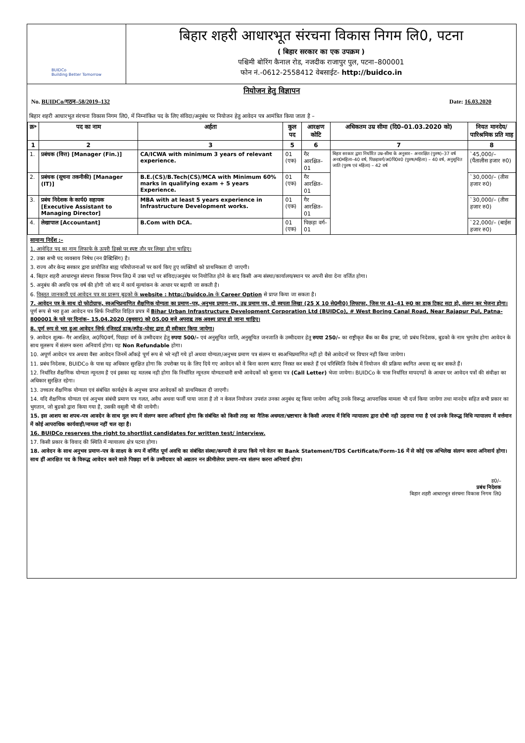BUIDCo
Building Better Tomorrow
बिहार शहरी आधारभूत संरचना विकास निगम लि0, पटना
( बिहार सरकार का एक उपक्रम )
पश्चिमी बोरिंग कैनाल रोड, नजदीक राजापुर पुल, पटना–800001
फोन नं.-0612-2558412 वेबसाईट- http://buidco.in
नियोजन हेतु विज्ञापन
No. BUIDCo/गठन–58/2019–132 Date: 16.03.2020
बिहार शहरी आधारभूत संरचना विकास निगम लि0, में निम्नांकित पद के लिए संविदा/अनुबंध पर नियोजन हेतु आवेदन पत्र आमंत्रित किया जाता है –
| क्र॰ | पद का नाम | अर्हता | कुल पद | आरक्षण कोटि | अधिकतम उम्र सीमा (दि0–01.03.2020 को) | नियत मानदेय/ पारिश्रमिक प्रति माह |
| --- | --- | --- | --- | --- | --- | --- |
| 1 | 2 | 3 | 5 | 6 | 7 | 8 |
| 1. | प्रबंधक (वित्त) [Manager (Fin.)] | CA/ICWA with minimum 3 years of relevant experience. | 01 (एक) | गैर आरक्षित–01 | बिहार सरकार द्वारा निर्धारित उम्र–सीमा के अनुसार– अनारक्षित (पुरुष)–37 वर्ष अना0महिला–40 वर्ष, पिछड़ावर्ग/अ0पि0व0 (पुरुष/महिला) – 40 वर्ष, अनुसूचित जाति (पुरुष एवं महिला) – 42 वर्ष | `45,000/– (पैंतालीस हजार रु0) |
| 2. | प्रबंधक (सूचना तकनीकी) [Manager (IT)] | B.E.(CS)/B.Tech(CS)/MCA with Minimum 60% marks in qualifying exam + 5 years Experience. | 01 (एक) | गैर आरक्षित–01 | | `30,000/– (तीस हजार रु0) |
| 3. | प्रबंध निदेशक के कार्य0 सहायक [Executive Assistant to Managing Director] | MBA with at least 5 years experience in Infrastructure Development works. | 01 (एक) | गैर आरक्षित–01 | | `30,000/– (तीस हजार रु0) |
| 4. | लेखापाल [Accountant] | B.Com with DCA. | 01 (एक) | पिछड़ा वर्ग–01 | | `22,000/– (बाईस हजार रु0) |
सामान्य निर्देश :–
1. आवेदित पद का नाम लिफाफे के ऊपरी हिस्से पर स्पष्ट तौर पर लिखा होना चाहिए।
2. उक्त सभी पद व्यवसाय निषेध (नन प्रैक्टिसिंग) है।
3. राज्य और केन्द्र सरकार द्वारा प्रायोजित बाह्य परियोजनाओं पर कार्य किए हुए व्यक्तियों को प्राथमिकता दी जाएगी।
4. बिहार शहरी आधारभूत संरचना विकास निगम लि0 में उक्त पदों पर संविदा/अनुबंध पर नियोजित होने के बाद किसी अन्य संस्था/कार्यालय/स्थान पर अपनी सेवा देना वर्जित होगा।
5. अनुबंध की अवधि एक वर्ष की होगी जो बाद में कार्य मूल्यांकन के आधार पर बढ़ायी जा सकती है।
6. विस्तृत जानकारी एवं आवेदन पत्र का प्रारूप बुडको के website : http://buidco.in के Career Option से प्राप्त किया जा सकता है।
7. आवेदन पत्र के साथ दो फोटोग्राफ, स्वअभिप्रमाणित शैक्षणिक योग्यता का प्रमाण–पत्र, अनुभव प्रमाण–पत्र, उम्र प्रमाण पत्र, दो स्वपता लिखा (25 X 10 से0मी0) लिफाफा, जिस पर 41–41 रू0 का डाक टिकट सटा हो, संलग्न कर भेजना होगा। पूर्ण रूप से भरा हुआ आवेदन पत्र सिर्फ निर्धारित विहित प्रपत्र में Bihar Urban Infrastructure Development Corporation Ltd (BUIDCo), # West Boring Canal Road, Near Rajapur Pul, Patna- 800001 के पते पर दिनांक– 15.04.2020 (बुधवार) को 05.00 बजे अपराह्न तक अवश्य प्राप्त हो जाना चाहिए।
8. पूर्ण रूप से भरा हुआ आवेदन सिर्फ रजिस्टर्ड डाक/स्पीड–पोस्ट द्वारा ही स्वीकार किया जायेगा।
9. आवेदन शुल्क– गैर आरक्षित, अ0पि0वर्ग, पिछड़ा वर्ग के उम्मीदवार हेतु रुपया 500/– एवं अनुसूचित जाति, अनुसूचित जनजाति के उम्मीदवार हेतु रुपया 250/– का राष्ट्रीकृत बैंक का बैंक ड्राफ्ट, जो प्रबंध निदेशक, बुडको के नाम भुगतेय होगा आवेदन के साथ मूलरूप में संलग्न करना अनिवार्य होगा। यह Non Refundable होगा।
10. अपूर्ण आवेदन पत्र अथवा वैसा आवेदन जिनमें आँकड़े पूर्ण रूप से भरे नहीं गये हों अथवा योग्यता/अनुभव प्रमाण पत्र संलग्न या स्वअभिप्रमाणित नहीं हो वैसे आवेदनों पर विचार नहीं किया जायेगा।
11. प्रबंध निदेशक, BUIDCo के पास यह अधिकार सुरक्षित होगा कि उपरोक्त पद के लिए दिये गए आवेदन को वे बिना कारण बताए निरस्त कर सकते हैं एवं परिस्थिति विशेष में नियोजन की प्रक्रिया स्थगित अथवा रद्द कर सकते हैं।
12. निर्धारित शैक्षणिक योग्यता न्यूनतम है एवं इसका यह मतलब नही होगा कि निर्धारित न्यूनतम योग्यताधारी सभी आवेदकों को बुलावा पत्र (Call Letter) भेजा जायेगा। BUIDCo के पास निर्धारित मापदण्डों के आधार पर आवेदन पत्रों की संवीक्षा का अधिकार सुरक्षित रहेगा।
13. उच्चतर शैक्षणिक योग्यता एवं संबंधित कार्यक्षेत्र के अनुभव प्राप्त आवेदकों को प्राथमिकता दी जाएगी।
14. यदि शैक्षणिक योग्यता एवं अनुभव संबंधी प्रमाण पत्र गलत, अवैध अथवा फर्जी पाया जाता है तो न केवल नियोजन उपरांत उनका अनुबंध रद्द किया जायेगा अपितु उनके विरूद्ध आपराधिक मामला भी दर्ज किया जायेगा तथा मानदेय सहित सभी प्रकार का भुगतान, जो बुडको द्वारा किया गया है, उसकी वसूली भी की जायेगी।
15. इस आशय का शपथ–पत्र आवदेन के साथ मूल रूप में संलग्न करना अनिवार्य होगा कि संबंधित को किसी तरह का नैतिक अधमता/भ्रष्टाचार के किसी अपराध में विधि न्यायालय द्वारा दोषी नही ठहराया गया है एवं उनके विरूद्ध विधि न्यायालय में वर्त्तमान में कोई आपराधिक कार्यवाही/मामला नहीं चल रहा है।
16. BUIDCo reserves the right to shortlist candidates for written test/ interview.
17. किसी प्रकार के विवाद की स्थिति में न्यायालय क्षेत्र पटना होगा।
18. आवेदन के साथ अनुभव प्रमाण–पत्र के साक्ष्य के रूप में वर्णित पूर्ण अवधि का संबंधित संस्था/कम्पनी से प्राप्त किये गये वेतन का Bank Statement/TDS Certificate/Form-16 में से कोई एक अभिलेख संलग्न करना अनिवार्य होगा। साथ हीं आरक्षित पद के विरूद्ध आवेदन करने वाले पिछड़ा वर्ग के उम्मीदवार को अद्यतन नन क्रीमीलेयर प्रमाण–पत्र संलग्न करना अनिवार्य होगा।
ह0/–
प्रबंध निदेशक
बिहार शहरी आधारभूत संरचना विकास निगम लि0